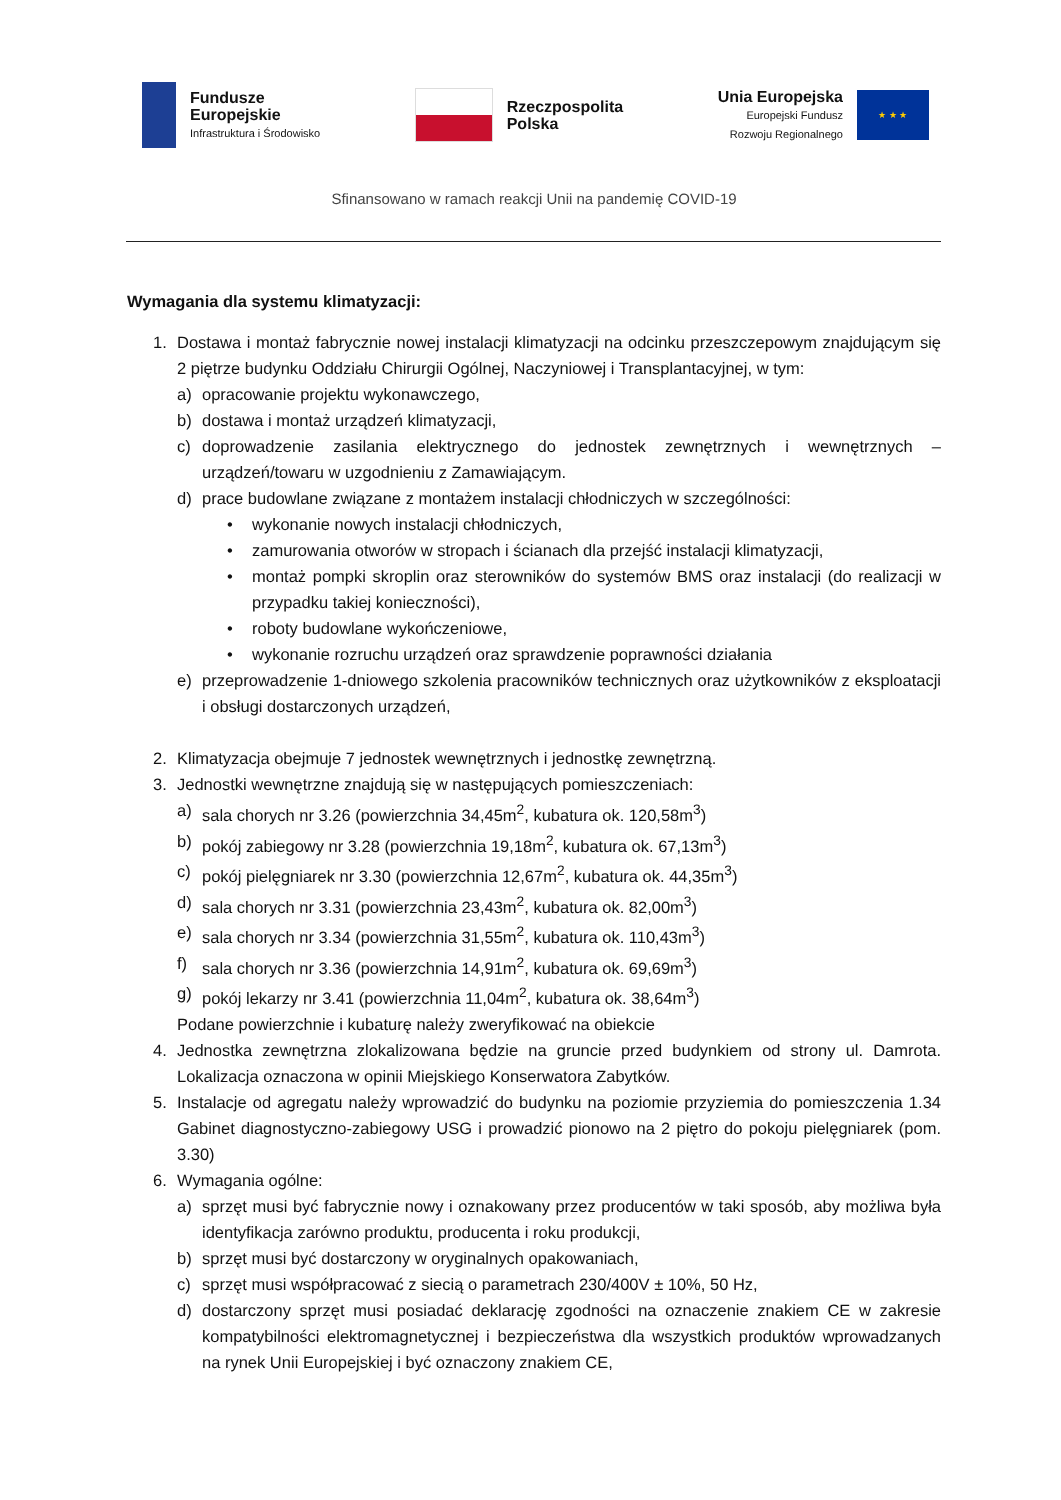Fundusze
Europejskie
Infrastruktura i Środowisko
Rzeczpospolita
Polska
Unia Europejska
Europejski Fundusz
Rozwoju Regionalnego
★ ★ ★
Sfinansowano w ramach reakcji Unii na pandemię COVID-19
Wymagania dla systemu klimatyzacji:
1. Dostawa i montaż fabrycznie nowej instalacji klimatyzacji na odcinku przeszczepowym znajdującym się 2 piętrze budynku Oddziału Chirurgii Ogólnej, Naczyniowej i Transplantacyjnej, w tym:
a) opracowanie projektu wykonawczego,
b) dostawa i montaż urządzeń klimatyzacji,
c) doprowadzenie zasilania elektrycznego do jednostek zewnętrznych i wewnętrznych – urządzeń/towaru w uzgodnieniu z Zamawiającym.
d) prace budowlane związane z montażem instalacji chłodniczych w szczególności:
• wykonanie nowych instalacji chłodniczych,
• zamurowania otworów w stropach i ścianach dla przejść instalacji klimatyzacji,
• montaż pompki skroplin oraz sterowników do systemów BMS oraz instalacji (do realizacji w przypadku takiej konieczności),
• roboty budowlane wykończeniowe,
• wykonanie rozruchu urządzeń oraz sprawdzenie poprawności działania
e) przeprowadzenie 1-dniowego szkolenia pracowników technicznych oraz użytkowników z eksploatacji i obsługi dostarczonych urządzeń,
2. Klimatyzacja obejmuje 7 jednostek wewnętrznych i jednostkę zewnętrzną.
3. Jednostki wewnętrzne znajdują się w następujących pomieszczeniach:
a) sala chorych nr 3.26 (powierzchnia 34,45m<sup>2</sup>, kubatura ok. 120,58m<sup>3</sup>)
b) pokój zabiegowy nr 3.28 (powierzchnia 19,18m<sup>2</sup>, kubatura ok. 67,13m<sup>3</sup>)
c) pokój pielęgniarek nr 3.30 (powierzchnia 12,67m<sup>2</sup>, kubatura ok. 44,35m<sup>3</sup>)
d) sala chorych nr 3.31 (powierzchnia 23,43m<sup>2</sup>, kubatura ok. 82,00m<sup>3</sup>)
e) sala chorych nr 3.34 (powierzchnia 31,55m<sup>2</sup>, kubatura ok. 110,43m<sup>3</sup>)
f) sala chorych nr 3.36 (powierzchnia 14,91m<sup>2</sup>, kubatura ok. 69,69m<sup>3</sup>)
g) pokój lekarzy nr 3.41 (powierzchnia 11,04m<sup>2</sup>, kubatura ok. 38,64m<sup>3</sup>)
Podane powierzchnie i kubaturę należy zweryfikować na obiekcie
4. Jednostka zewnętrzna zlokalizowana będzie na gruncie przed budynkiem od strony ul. Damrota. Lokalizacja oznaczona w opinii Miejskiego Konserwatora Zabytków.
5. Instalacje od agregatu należy wprowadzić do budynku na poziomie przyziemia do pomieszczenia 1.34 Gabinet diagnostyczno-zabiegowy USG i prowadzić pionowo na 2 piętro do pokoju pielęgniarek (pom. 3.30)
6. Wymagania ogólne:
a) sprzęt musi być fabrycznie nowy i oznakowany przez producentów w taki sposób, aby możliwa była identyfikacja zarówno produktu, producenta i roku produkcji,
b) sprzęt musi być dostarczony w oryginalnych opakowaniach,
c) sprzęt musi współpracować z siecią o parametrach 230/400V ± 10%, 50 Hz,
d) dostarczony sprzęt musi posiadać deklarację zgodności na oznaczenie znakiem CE w zakresie kompatybilności elektromagnetycznej i bezpieczeństwa dla wszystkich produktów wprowadzanych na rynek Unii Europejskiej i być oznaczony znakiem CE,